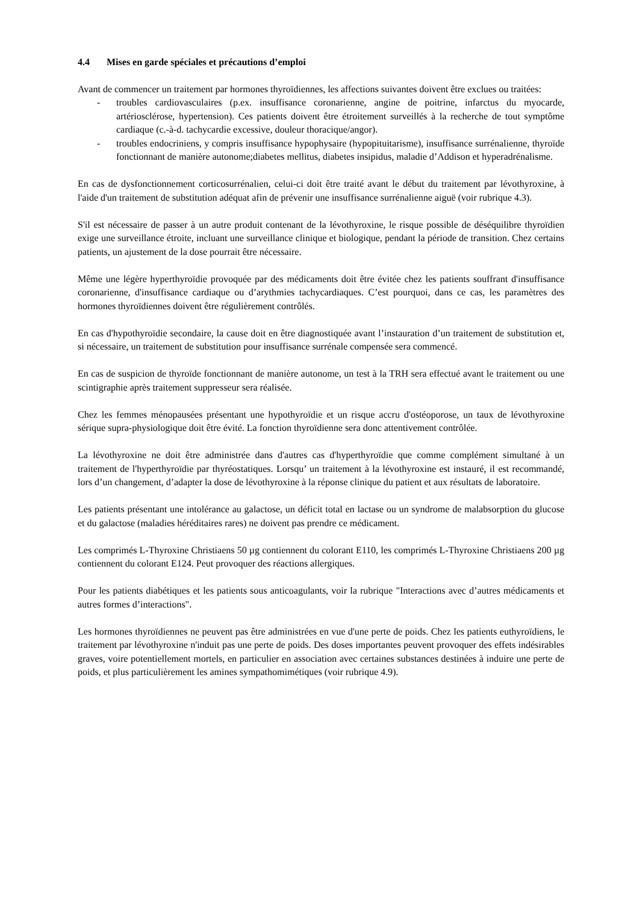4.4 Mises en garde spéciales et précautions d’emploi
Avant de commencer un traitement par hormones thyroïdiennes, les affections suivantes doivent être exclues ou traitées:
- troubles cardiovasculaires (p.ex. insuffisance coronarienne, angine de poitrine, infarctus du myocarde, artériosclérose, hypertension). Ces patients doivent être étroitement surveillés à la recherche de tout symptôme cardiaque (c.-à-d. tachycardie excessive, douleur thoracique/angor).
- troubles endocriniens, y compris insuffisance hypophysaire (hypopituitarisme), insuffisance surrénalienne, thyroïde fonctionnant de manière autonome;diabetes mellitus, diabetes insipidus, maladie d’Addison et hyperadrénalisme.
En cas de dysfonctionnement corticosurrénalien, celui-ci doit être traité avant le début du traitement par lévothyroxine, à l'aide d'un traitement de substitution adéquat afin de prévenir une insuffisance surrénalienne aiguë (voir rubrique 4.3).
S'il est nécessaire de passer à un autre produit contenant de la lévothyroxine, le risque possible de déséquilibre thyroïdien exige une surveillance étroite, incluant une surveillance clinique et biologique, pendant la période de transition. Chez certains patients, un ajustement de la dose pourrait être nécessaire.
Même une légère hyperthyroïdie provoquée par des médicaments doit être évitée chez les patients souffrant d'insuffisance coronarienne, d'insuffisance cardiaque ou d’arythmies tachycardiaques. C’est pourquoi, dans ce cas, les paramètres des hormones thyroïdiennes doivent être régulièrement contrôlés.
En cas d'hypothyroïdie secondaire, la cause doit en être diagnostiquée avant l’instauration d’un traitement de substitution et, si nécessaire, un traitement de substitution pour insuffisance surrénale compensée sera commencé.
En cas de suspicion de thyroïde fonctionnant de manière autonome, un test à la TRH sera effectué avant le traitement ou une scintigraphie après traitement suppresseur sera réalisée.
Chez les femmes ménopausées présentant une hypothyroïdie et un risque accru d'ostéoporose, un taux de lévothyroxine sérique supra-physiologique doit être évité. La fonction thyroïdienne sera donc attentivement contrôlée.
La lévothyroxine ne doit être administrée dans d'autres cas d'hyperthyroïdie que comme complément simultané à un traitement de l'hyperthyroïdie par thyréostatiques. Lorsqu’ un traitement à la lévothyroxine est instauré, il est recommandé, lors d’un changement, d’adapter la dose de lévothyroxine à la réponse clinique du patient et aux résultats de laboratoire.
Les patients présentant une intolérance au galactose, un déficit total en lactase ou un syndrome de malabsorption du glucose et du galactose (maladies héréditaires rares) ne doivent pas prendre ce médicament.
Les comprimés L-Thyroxine Christiaens 50 µg contiennent du colorant E110, les comprimés L-Thyroxine Christiaens 200 µg contiennent du colorant E124. Peut provoquer des réactions allergiques.
Pour les patients diabétiques et les patients sous anticoagulants, voir la rubrique "Interactions avec d’autres médicaments et autres formes d’interactions".
Les hormones thyroïdiennes ne peuvent pas être administrées en vue d'une perte de poids. Chez les patients euthyroïdiens, le traitement par lévothyroxine n'induit pas une perte de poids. Des doses importantes peuvent provoquer des effets indésirables graves, voire potentiellement mortels, en particulier en association avec certaines substances destinées à induire une perte de poids, et plus particulièrement les amines sympathomimétiques (voir rubrique 4.9).